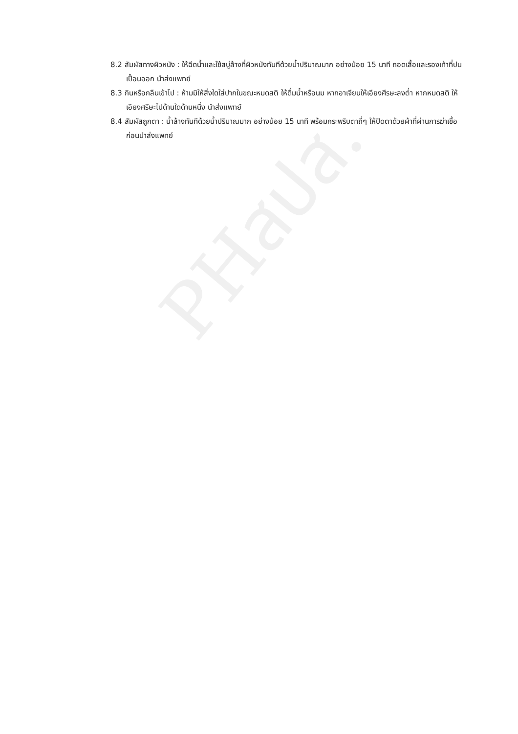PHสปส.
8.2 สัมผัสทางผิวหนัง : ให้ฉีดน้ำและใช้สบู่ล้างที่ผิวหนังทันทีด้วยน้ำปริมาณมาก อย่างน้อย 15 นาที ถอดเสื้อและรองเท้าที่ปนเปื้อนออก นำส่งแพทย์
8.3 กินหรือกลืนเข้าไป : ห้ามมิให้สิ่งใดใส่ปากในขณะหมดสติ ให้ดื่มน้ำหรือนม หากอาเจียนให้เอียงศีรษะลงต่ำ หากหมดสติ ให้เอียงศรีษะไปด้านใดด้านหนึ่ง นำส่งแพทย์
8.4 สัมผัสถูกตา : น้ำล้างทันทีด้วยน้ำปริมาณมาก อย่างน้อย 15 นาที พร้อมกระพริบตาถี่ๆ ให้ปิดตาด้วยผ้าที่ผ่านการฆ่าเชื้อก่อนนำส่งแพทย์